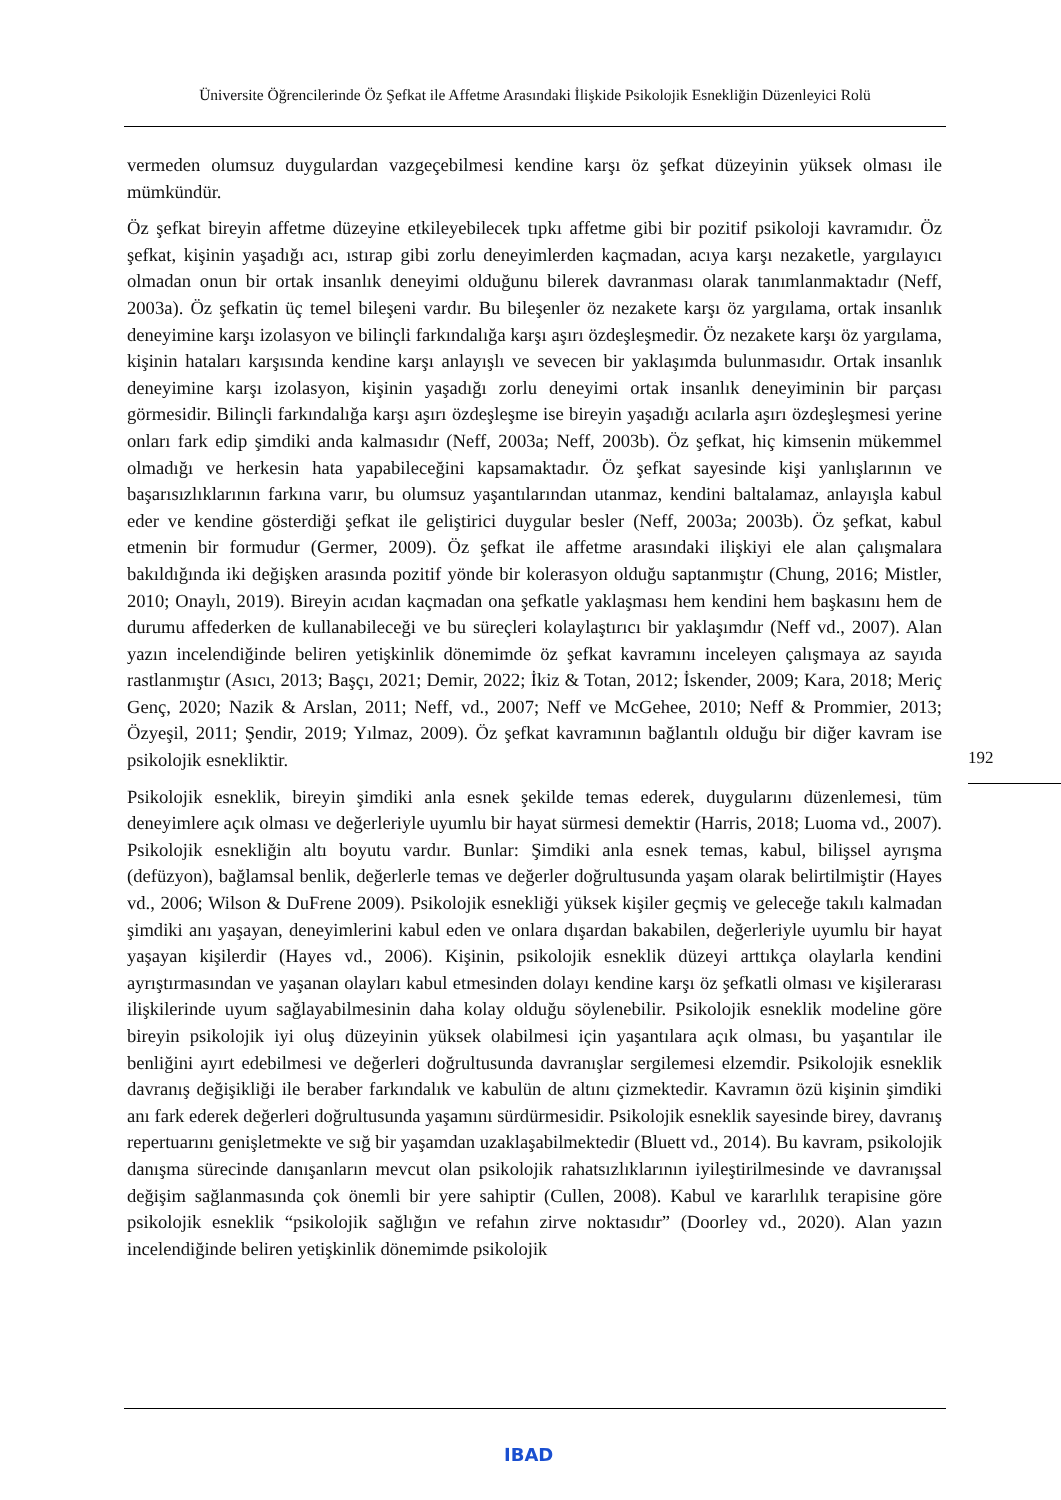Üniversite Öğrencilerinde Öz Şefkat ile Affetme Arasındaki İlişkide Psikolojik Esnekliğin Düzenleyici Rolü
vermeden olumsuz duygulardan vazgeçebilmesi kendine karşı öz şefkat düzeyinin yüksek olması ile mümkündür.
Öz şefkat bireyin affetme düzeyine etkileyebilecek tıpkı affetme gibi bir pozitif psikoloji kavramıdır. Öz şefkat, kişinin yaşadığı acı, ıstırap gibi zorlu deneyimlerden kaçmadan, acıya karşı nezaketle, yargılayıcı olmadan onun bir ortak insanlık deneyimi olduğunu bilerek davranması olarak tanımlanmaktadır (Neff, 2003a). Öz şefkatin üç temel bileşeni vardır. Bu bileşenler öz nezakete karşı öz yargılama, ortak insanlık deneyimine karşı izolasyon ve bilinçli farkındalığa karşı aşırı özdeşleşmedir. Öz nezakete karşı öz yargılama, kişinin hataları karşısında kendine karşı anlayışlı ve sevecen bir yaklaşımda bulunmasıdır. Ortak insanlık deneyimine karşı izolasyon, kişinin yaşadığı zorlu deneyimi ortak insanlık deneyiminin bir parçası görmesidir. Bilinçli farkındalığa karşı aşırı özdeşleşme ise bireyin yaşadığı acılarla aşırı özdeşleşmesi yerine onları fark edip şimdiki anda kalmasıdır (Neff, 2003a; Neff, 2003b). Öz şefkat, hiç kimsenin mükemmel olmadığı ve herkesin hata yapabileceğini kapsamaktadır. Öz şefkat sayesinde kişi yanlışlarının ve başarısızlıklarının farkına varır, bu olumsuz yaşantılarından utanmaz, kendini baltalamaz, anlayışla kabul eder ve kendine gösterdiği şefkat ile geliştirici duygular besler (Neff, 2003a; 2003b). Öz şefkat, kabul etmenin bir formudur (Germer, 2009). Öz şefkat ile affetme arasındaki ilişkiyi ele alan çalışmalara bakıldığında iki değişken arasında pozitif yönde bir kolerasyon olduğu saptanmıştır (Chung, 2016; Mistler, 2010; Onaylı, 2019). Bireyin acıdan kaçmadan ona şefkatle yaklaşması hem kendini hem başkasını hem de durumu affederken de kullanabileceği ve bu süreçleri kolaylaştırıcı bir yaklaşımdır (Neff vd., 2007). Alan yazın incelendiğinde beliren yetişkinlik dönemimde öz şefkat kavramını inceleyen çalışmaya az sayıda rastlanmıştır (Asıcı, 2013; Başçı, 2021; Demir, 2022; İkiz & Totan, 2012; İskender, 2009; Kara, 2018; Meriç Genç, 2020; Nazik & Arslan, 2011; Neff, vd., 2007; Neff ve McGehee, 2010; Neff & Prommier, 2013; Özyeşil, 2011; Şendir, 2019; Yılmaz, 2009). Öz şefkat kavramının bağlantılı olduğu bir diğer kavram ise psikolojik esnekliktir.
Psikolojik esneklik, bireyin şimdiki anla esnek şekilde temas ederek, duygularını düzenlemesi, tüm deneyimlere açık olması ve değerleriyle uyumlu bir hayat sürmesi demektir (Harris, 2018; Luoma vd., 2007). Psikolojik esnekliğin altı boyutu vardır. Bunlar: Şimdiki anla esnek temas, kabul, bilişsel ayrışma (defüzyon), bağlamsal benlik, değerlerle temas ve değerler doğrultusunda yaşam olarak belirtilmiştir (Hayes vd., 2006; Wilson & DuFrene 2009). Psikolojik esnekliği yüksek kişiler geçmiş ve geleceğe takılı kalmadan şimdiki anı yaşayan, deneyimlerini kabul eden ve onlara dışardan bakabilen, değerleriyle uyumlu bir hayat yaşayan kişilerdir (Hayes vd., 2006). Kişinin, psikolojik esneklik düzeyi arttıkça olaylarla kendini ayrıştırmasından ve yaşanan olayları kabul etmesinden dolayı kendine karşı öz şefkatli olması ve kişilerarası ilişkilerinde uyum sağlayabilmesinin daha kolay olduğu söylenebilir. Psikolojik esneklik modeline göre bireyin psikolojik iyi oluş düzeyinin yüksek olabilmesi için yaşantılara açık olması, bu yaşantılar ile benliğini ayırt edebilmesi ve değerleri doğrultusunda davranışlar sergilemesi elzemdir. Psikolojik esneklik davranış değişikliği ile beraber farkındalık ve kabulün de altını çizmektedir. Kavramın özü kişinin şimdiki anı fark ederek değerleri doğrultusunda yaşamını sürdürmesidir. Psikolojik esneklik sayesinde birey, davranış repertuarını genişletmekte ve sığ bir yaşamdan uzaklaşabilmektedir (Bluett vd., 2014). Bu kavram, psikolojik danışma sürecinde danışanların mevcut olan psikolojik rahatsızlıklarının iyileştirilmesinde ve davranışsal değişim sağlanmasında çok önemli bir yere sahiptir (Cullen, 2008). Kabul ve kararlılık terapisine göre psikolojik esneklik “psikolojik sağlığın ve refahın zirve noktasıdır” (Doorley vd., 2020). Alan yazın incelendiğinde beliren yetişkinlik dönemimde psikolojik
192
IBAD